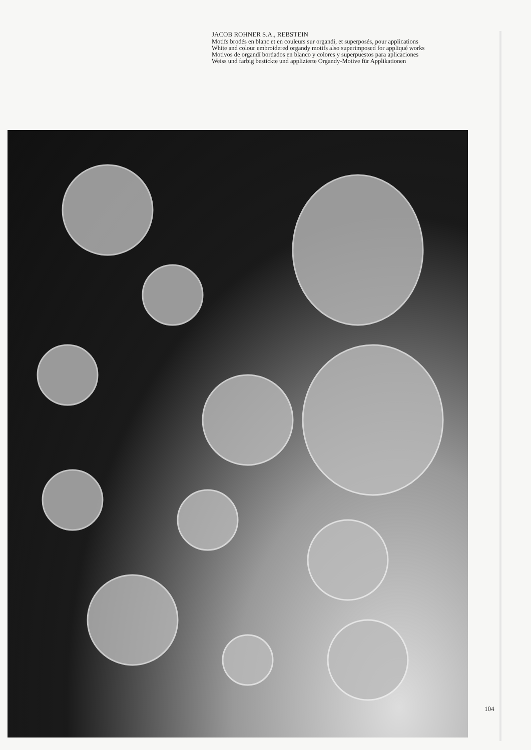JACOB ROHNER S.A., REBSTEIN
Motifs brodés en blanc et en couleurs sur organdi, et superposés, pour applications
White and colour embroidered organdy motifs also superimposed for appliqué works
Motivos de organdí bordados en blanco y colores y superpuestos para aplicaciones
Weiss und farbig bestickte und applizierte Organdy-Motive für Applikationen
104